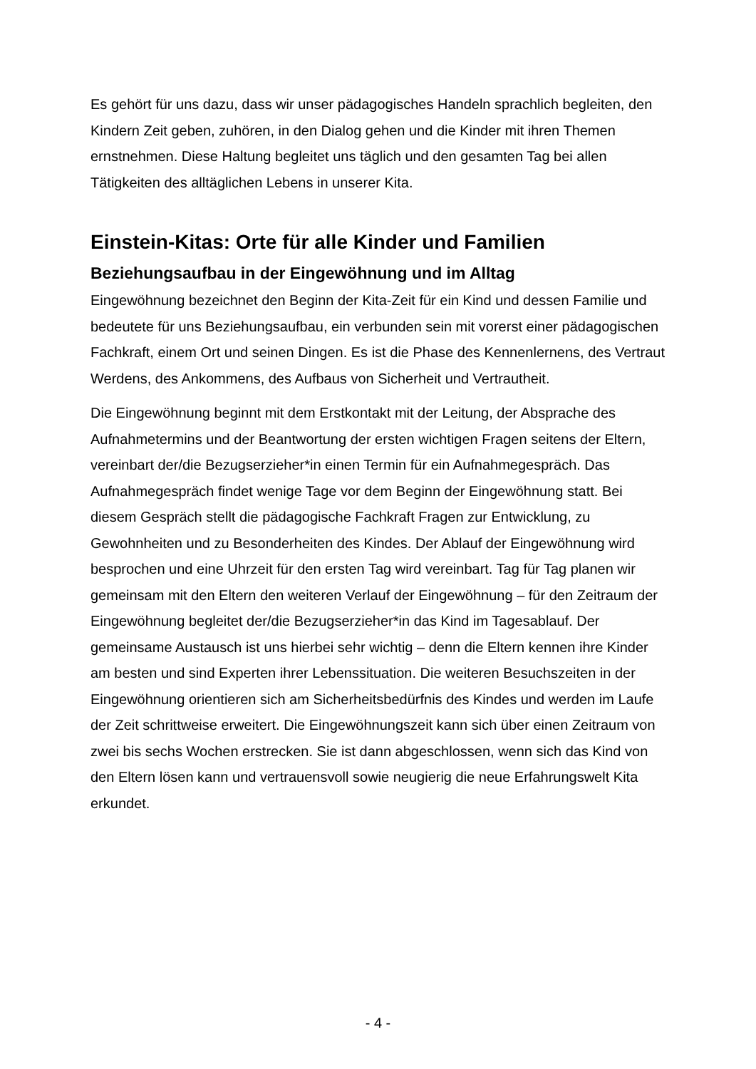Es gehört für uns dazu, dass wir unser pädagogisches Handeln sprachlich begleiten, den Kindern Zeit geben, zuhören, in den Dialog gehen und die Kinder mit ihren Themen ernstnehmen. Diese Haltung begleitet uns täglich und den gesamten Tag bei allen Tätigkeiten des alltäglichen Lebens in unserer Kita.
Einstein-Kitas: Orte für alle Kinder und Familien
Beziehungsaufbau in der Eingewöhnung und im Alltag
Eingewöhnung bezeichnet den Beginn der Kita-Zeit für ein Kind und dessen Familie und bedeutete für uns Beziehungsaufbau, ein verbunden sein mit vorerst einer pädagogischen Fachkraft, einem Ort und seinen Dingen. Es ist die Phase des Kennenlernens, des Vertraut Werdens, des Ankommens, des Aufbaus von Sicherheit und Vertrautheit.
Die Eingewöhnung beginnt mit dem Erstkontakt mit der Leitung, der Absprache des Aufnahmetermins und der Beantwortung der ersten wichtigen Fragen seitens der Eltern, vereinbart der/die Bezugserzieher*in einen Termin für ein Aufnahmegespräch. Das Aufnahmegespräch findet wenige Tage vor dem Beginn der Eingewöhnung statt. Bei diesem Gespräch stellt die pädagogische Fachkraft Fragen zur Entwicklung, zu Gewohnheiten und zu Besonderheiten des Kindes. Der Ablauf der Eingewöhnung wird besprochen und eine Uhrzeit für den ersten Tag wird vereinbart. Tag für Tag planen wir gemeinsam mit den Eltern den weiteren Verlauf der Eingewöhnung – für den Zeitraum der Eingewöhnung begleitet der/die Bezugserzieher*in das Kind im Tagesablauf. Der gemeinsame Austausch ist uns hierbei sehr wichtig – denn die Eltern kennen ihre Kinder am besten und sind Experten ihrer Lebenssituation. Die weiteren Besuchszeiten in der Eingewöhnung orientieren sich am Sicherheitsbedürfnis des Kindes und werden im Laufe der Zeit schrittweise erweitert. Die Eingewöhnungszeit kann sich über einen Zeitraum von zwei bis sechs Wochen erstrecken. Sie ist dann abgeschlossen, wenn sich das Kind von den Eltern lösen kann und vertrauensvoll sowie neugierig die neue Erfahrungswelt Kita erkundet.
- 4 -